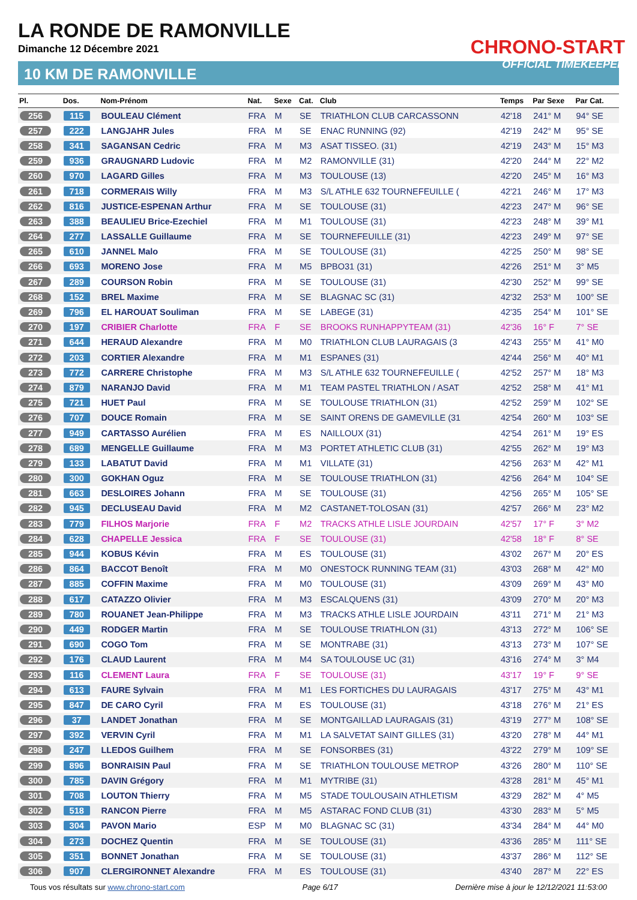LA RONDE DE RAMONVILLE
Dimanche 12 Décembre 2021
10 KM DE RAMONVILLE
CHRONO-START
OFFICIAL TIMEKEEPER
| Pl. | Dos. | Nom-Prénom | Nat. | Sexe | Cat. | Club | Temps | Par Sexe | Par Cat. |
| --- | --- | --- | --- | --- | --- | --- | --- | --- | --- |
| 256 | 115 | BOULEAU Clément | FRA | M | SE | TRIATHLON CLUB CARCASSONN | 42'18 | 241° M | 94° SE |
| 257 | 222 | LANGJAHR Jules | FRA | M | SE | ENAC RUNNING (92) | 42'19 | 242° M | 95° SE |
| 258 | 341 | SAGANSAN Cedric | FRA | M | M3 | ASAT TISSEO. (31) | 42'19 | 243° M | 15° M3 |
| 259 | 936 | GRAUGNARD Ludovic | FRA | M | M2 | RAMONVILLE (31) | 42'20 | 244° M | 22° M2 |
| 260 | 970 | LAGARD Gilles | FRA | M | M3 | TOULOUSE (13) | 42'20 | 245° M | 16° M3 |
| 261 | 718 | CORMERAIS Willy | FRA | M | M3 | S/L ATHLE 632 TOURNEFEUILLE ( | 42'21 | 246° M | 17° M3 |
| 262 | 816 | JUSTICE-ESPENAN Arthur | FRA | M | SE | TOULOUSE (31) | 42'23 | 247° M | 96° SE |
| 263 | 388 | BEAULIEU Brice-Ezechiel | FRA | M | M1 | TOULOUSE (31) | 42'23 | 248° M | 39° M1 |
| 264 | 277 | LASSALLE Guillaume | FRA | M | SE | TOURNEFEUILLE (31) | 42'23 | 249° M | 97° SE |
| 265 | 610 | JANNEL Malo | FRA | M | SE | TOULOUSE (31) | 42'25 | 250° M | 98° SE |
| 266 | 693 | MORENO Jose | FRA | M | M5 | BPBO31 (31) | 42'26 | 251° M | 3° M5 |
| 267 | 289 | COURSON Robin | FRA | M | SE | TOULOUSE (31) | 42'30 | 252° M | 99° SE |
| 268 | 152 | BREL Maxime | FRA | M | SE | BLAGNAC SC (31) | 42'32 | 253° M | 100° SE |
| 269 | 796 | EL HAROUAT Souliman | FRA | M | SE | LABEGE (31) | 42'35 | 254° M | 101° SE |
| 270 | 197 | CRIBIER Charlotte | FRA | F | SE | BROOKS RUNHAPPYTEAM (31) | 42'36 | 16° F | 7° SE |
| 271 | 644 | HERAUD Alexandre | FRA | M | M0 | TRIATHLON CLUB LAURAGAIS (3 | 42'43 | 255° M | 41° M0 |
| 272 | 203 | CORTIER Alexandre | FRA | M | M1 | ESPANES (31) | 42'44 | 256° M | 40° M1 |
| 273 | 772 | CARRERE Christophe | FRA | M | M3 | S/L ATHLE 632 TOURNEFEUILLE ( | 42'52 | 257° M | 18° M3 |
| 274 | 879 | NARANJO David | FRA | M | M1 | TEAM PASTEL TRIATHLON / ASAT | 42'52 | 258° M | 41° M1 |
| 275 | 721 | HUET Paul | FRA | M | SE | TOULOUSE TRIATHLON (31) | 42'52 | 259° M | 102° SE |
| 276 | 707 | DOUCE Romain | FRA | M | SE | SAINT ORENS DE GAMEVILLE (31 | 42'54 | 260° M | 103° SE |
| 277 | 949 | CARTASSO Aurélien | FRA | M | ES | NAILLOUX (31) | 42'54 | 261° M | 19° ES |
| 278 | 689 | MENGELLE Guillaume | FRA | M | M3 | PORTET ATHLETIC CLUB (31) | 42'55 | 262° M | 19° M3 |
| 279 | 133 | LABATUT David | FRA | M | M1 | VILLATE (31) | 42'56 | 263° M | 42° M1 |
| 280 | 300 | GOKHAN Oguz | FRA | M | SE | TOULOUSE TRIATHLON (31) | 42'56 | 264° M | 104° SE |
| 281 | 663 | DESLOIRES Johann | FRA | M | SE | TOULOUSE (31) | 42'56 | 265° M | 105° SE |
| 282 | 945 | DECLUSEAU David | FRA | M | M2 | CASTANET-TOLOSAN (31) | 42'57 | 266° M | 23° M2 |
| 283 | 779 | FILHOS Marjorie | FRA | F | M2 | TRACKS ATHLE LISLE JOURDAIN | 42'57 | 17° F | 3° M2 |
| 284 | 628 | CHAPELLE Jessica | FRA | F | SE | TOULOUSE (31) | 42'58 | 18° F | 8° SE |
| 285 | 944 | KOBUS Kévin | FRA | M | ES | TOULOUSE (31) | 43'02 | 267° M | 20° ES |
| 286 | 864 | BACCOT Benoît | FRA | M | M0 | ONESTOCK RUNNING TEAM (31) | 43'03 | 268° M | 42° M0 |
| 287 | 885 | COFFIN Maxime | FRA | M | M0 | TOULOUSE (31) | 43'09 | 269° M | 43° M0 |
| 288 | 617 | CATAZZO Olivier | FRA | M | M3 | ESCALQUENS (31) | 43'09 | 270° M | 20° M3 |
| 289 | 780 | ROUANET Jean-Philippe | FRA | M | M3 | TRACKS ATHLE LISLE JOURDAIN | 43'11 | 271° M | 21° M3 |
| 290 | 449 | RODGER Martin | FRA | M | SE | TOULOUSE TRIATHLON (31) | 43'13 | 272° M | 106° SE |
| 291 | 690 | COGO Tom | FRA | M | SE | MONTRABE (31) | 43'13 | 273° M | 107° SE |
| 292 | 176 | CLAUD Laurent | FRA | M | M4 | SA TOULOUSE UC (31) | 43'16 | 274° M | 3° M4 |
| 293 | 116 | CLEMENT Laura | FRA | F | SE | TOULOUSE (31) | 43'17 | 19° F | 9° SE |
| 294 | 613 | FAURE Sylvain | FRA | M | M1 | LES FORTICHES DU LAURAGAIS | 43'17 | 275° M | 43° M1 |
| 295 | 847 | DE CARO Cyril | FRA | M | ES | TOULOUSE (31) | 43'18 | 276° M | 21° ES |
| 296 | 37 | LANDET Jonathan | FRA | M | SE | MONTGAILLAD LAURAGAIS (31) | 43'19 | 277° M | 108° SE |
| 297 | 392 | VERVIN Cyril | FRA | M | M1 | LA SALVETAT SAINT GILLES (31) | 43'20 | 278° M | 44° M1 |
| 298 | 247 | LLEDOS Guilhem | FRA | M | SE | FONSORBES (31) | 43'22 | 279° M | 109° SE |
| 299 | 896 | BONRAISIN Paul | FRA | M | SE | TRIATHLON TOULOUSE METROP | 43'26 | 280° M | 110° SE |
| 300 | 785 | DAVIN Grégory | FRA | M | M1 | MYTRIBE (31) | 43'28 | 281° M | 45° M1 |
| 301 | 708 | LOUTON Thierry | FRA | M | M5 | STADE TOULOUSAIN ATHLETISM | 43'29 | 282° M | 4° M5 |
| 302 | 518 | RANCON Pierre | FRA | M | M5 | ASTARAC FOND CLUB (31) | 43'30 | 283° M | 5° M5 |
| 303 | 304 | PAVON Mario | ESP | M | M0 | BLAGNAC SC (31) | 43'34 | 284° M | 44° M0 |
| 304 | 273 | DOCHEZ Quentin | FRA | M | SE | TOULOUSE (31) | 43'36 | 285° M | 111° SE |
| 305 | 351 | BONNET Jonathan | FRA | M | SE | TOULOUSE (31) | 43'37 | 286° M | 112° SE |
| 306 | 907 | CLERGIRONNET Alexandre | FRA | M | ES | TOULOUSE (31) | 43'40 | 287° M | 22° ES |
Tous vos résultats sur www.chrono-start.com Page 6/17 Dernière mise à jour le 12/12/2021 11:53:00